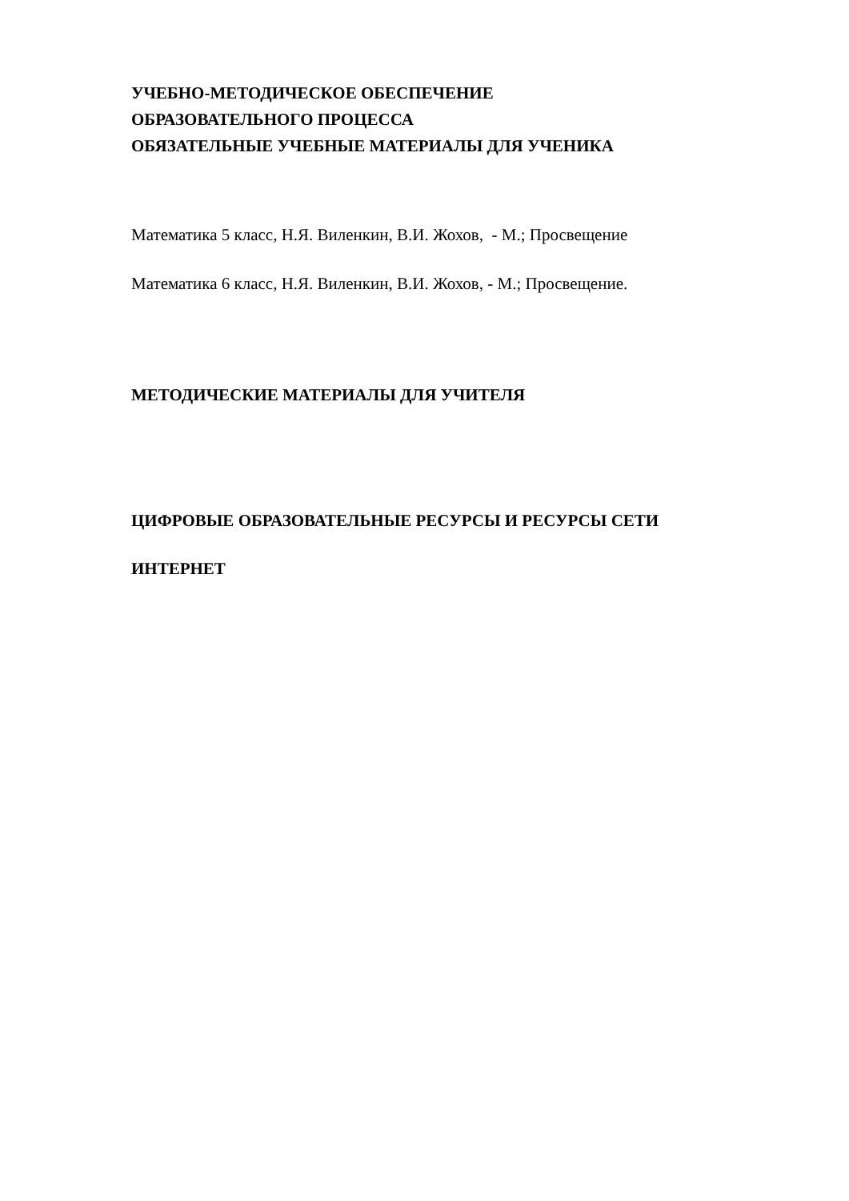УЧЕБНО-МЕТОДИЧЕСКОЕ ОБЕСПЕЧЕНИЕ
ОБРАЗОВАТЕЛЬНОГО ПРОЦЕССА
ОБЯЗАТЕЛЬНЫЕ УЧЕБНЫЕ МАТЕРИАЛЫ ДЛЯ УЧЕНИКА
Математика 5 класс, Н.Я. Виленкин, В.И. Жохов, - М.; Просвещение
Математика 6 класс, Н.Я. Виленкин, В.И. Жохов, - М.; Просвещение.
МЕТОДИЧЕСКИЕ МАТЕРИАЛЫ ДЛЯ УЧИТЕЛЯ
ЦИФРОВЫЕ ОБРАЗОВАТЕЛЬНЫЕ РЕСУРСЫ И РЕСУРСЫ СЕТИ
ИНТЕРНЕТ